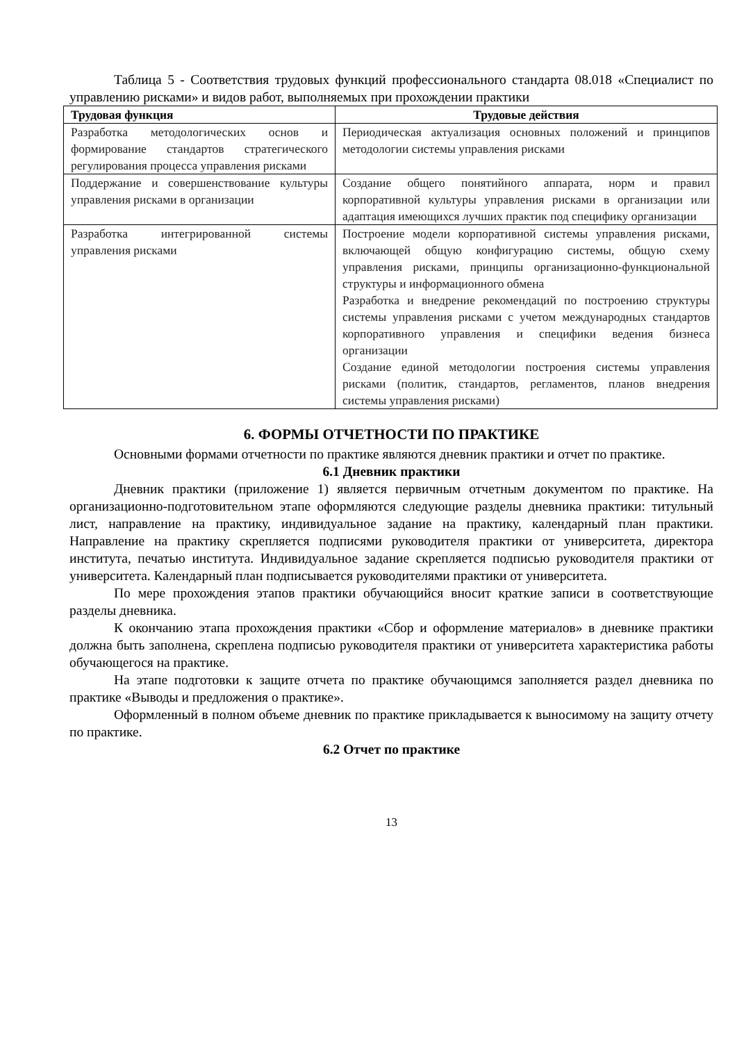Таблица 5 - Соответствия трудовых функций профессионального стандарта 08.018 «Специалист по управлению рисками» и видов работ, выполняемых при прохождении практики
| Трудовая функция | Трудовые действия |
| --- | --- |
| Разработка методологических основ и формирование стандартов стратегического регулирования процесса управления рисками | Периодическая актуализация основных положений и принципов методологии системы управления рисками |
| Поддержание и совершенствование культуры управления рисками в организации | Создание общего понятийного аппарата, норм и правил корпоративной культуры управления рисками в организации или адаптация имеющихся лучших практик под специфику организации |
| Разработка интегрированной системы управления рисками | Построение модели корпоративной системы управления рисками, включающей общую конфигурацию системы, общую схему управления рисками, принципы организационно-функциональной структуры и информационного обмена Разработка и внедрение рекомендаций по построению структуры системы управления рисками с учетом международных стандартов корпоративного управления и специфики ведения бизнеса организации Создание единой методологии построения системы управления рисками (политик, стандартов, регламентов, планов внедрения системы управления рисками) |
6. ФОРМЫ ОТЧЕТНОСТИ ПО ПРАКТИКЕ
Основными формами отчетности по практике являются дневник практики и отчет по практике.
6.1 Дневник практики
Дневник практики (приложение 1) является первичным отчетным документом по практике. На организационно-подготовительном этапе оформляются следующие разделы дневника практики: титульный лист, направление на практику, индивидуальное задание на практику, календарный план практики. Направление на практику скрепляется подписями руководителя практики от университета, директора института, печатью института. Индивидуальное задание скрепляется подписью руководителя практики от университета. Календарный план подписывается руководителями практики от университета.
По мере прохождения этапов практики обучающийся вносит краткие записи в соответствующие разделы дневника.
К окончанию этапа прохождения практики «Сбор и оформление материалов» в дневнике практики должна быть заполнена, скреплена подписью руководителя практики от университета характеристика работы обучающегося на практике.
На этапе подготовки к защите отчета по практике обучающимся заполняется раздел дневника по практике «Выводы и предложения о практике».
Оформленный в полном объеме дневник по практике прикладывается к выносимому на защиту отчету по практике.
6.2 Отчет по практике
13